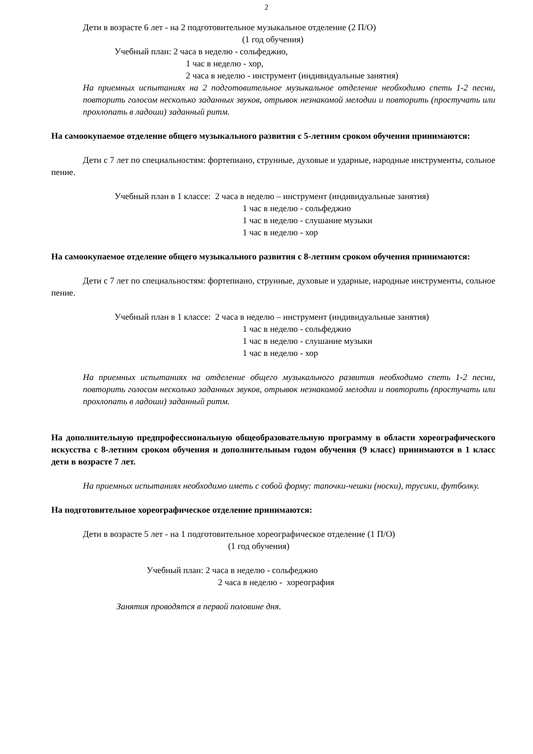2
Дети в возрасте 6 лет - на 2 подготовительное музыкальное отделение (2 П/О)
(1 год обучения)
Учебный план: 2 часа в неделю - сольфеджио,
1 час в неделю - хор,
2 часа в неделю - инструмент (индивидуальные занятия)
На приемных испытаниях на 2 подготовительное музыкальное отделение необходимо спеть 1-2 песни, повторить голосом несколько заданных звуков, отрывок незнакомой мелодии и повторить (простучать или прохлопать в ладоши) заданный ритм.
На самоокупаемое отделение общего музыкального развития с 5-летним сроком обучения принимаются:
Дети с 7 лет по специальностям: фортепиано, струнные, духовые и ударные, народные инструменты, сольное пение.
Учебный план в 1 классе: 2 часа в неделю – инструмент (индивидуальные занятия)
1 час в неделю - сольфеджио
1 час в неделю - слушание музыки
1 час в неделю - хор
На самоокупаемое отделение общего музыкального развития с 8-летним сроком обучения принимаются:
Дети с 7 лет по специальностям: фортепиано, струнные, духовые и ударные, народные инструменты, сольное пение.
Учебный план в 1 классе: 2 часа в неделю – инструмент (индивидуальные занятия)
1 час в неделю - сольфеджио
1 час в неделю - слушание музыки
1 час в неделю - хор
На приемных испытаниях на отделение общего музыкального развития необходимо спеть 1-2 песни, повторить голосом несколько заданных звуков, отрывок незнакомой мелодии и повторить (простучать или прохлопать в ладоши) заданный ритм.
На дополнительную предпрофессиональную общеобразовательную программу в области хореографического искусства с 8-летним сроком обучения и дополнительным годом обучения (9 класс) принимаются в 1 класс дети в возрасте 7 лет.
На приемных испытаниях необходимо иметь с собой форму: тапочки-чешки (носки), трусики, футболку.
На подготовительное хореографическое отделение принимаются:
Дети в возрасте 5 лет - на 1 подготовительное хореографическое отделение (1 П/О)
(1 год обучения)
Учебный план: 2 часа в неделю - сольфеджио
2 часа в неделю - хореография
Занятия проводятся в первой половине дня.